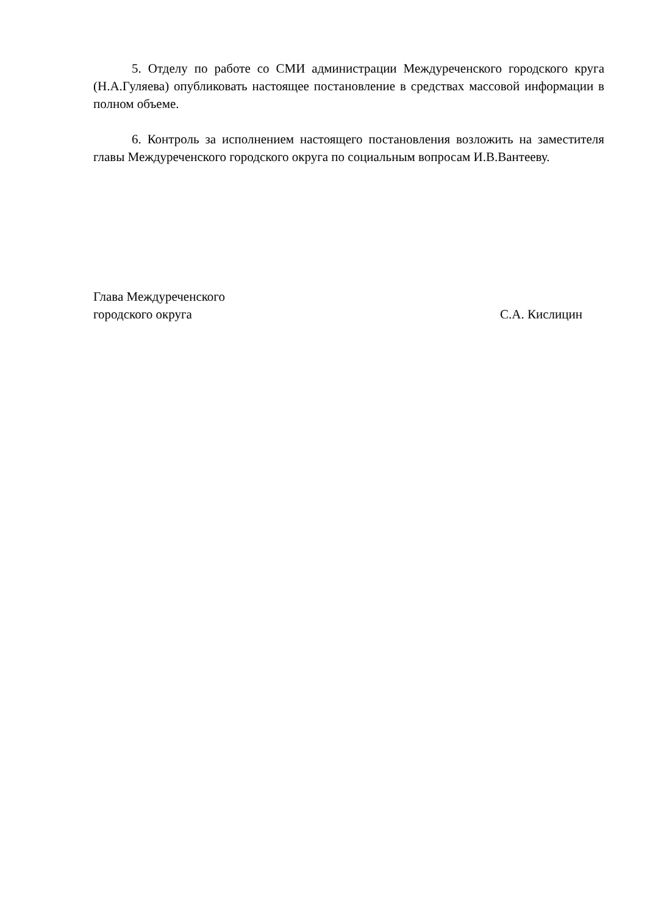5. Отделу по работе со СМИ администрации Междуреченского городского круга (Н.А.Гуляева) опубликовать настоящее постановление в средствах массовой информации в полном объеме.
6. Контроль за исполнением настоящего постановления возложить на заместителя главы Междуреченского городского округа по социальным вопросам И.В.Вантееву.
Глава Междуреченского
городского округа
С.А. Кислицин